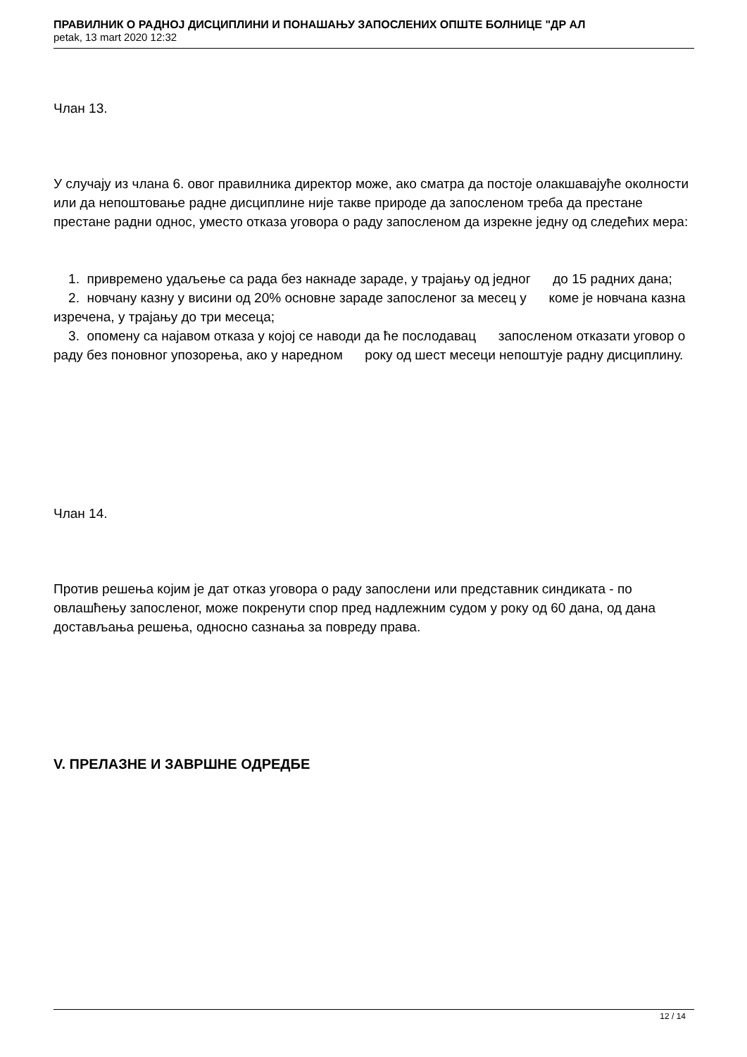ПРАВИЛНИК О РАДНОЈ ДИСЦИПЛИНИ И ПОНАШАЊУ ЗАПОСЛЕНИХ ОПШТЕ БОЛНИЦЕ "ДР АЛ
petak, 13 mart 2020 12:32
Члан 13.
У случају из члана 6. овог правилника директор може, ако сматра да постоје олакшавајуће околности или да непоштовање радне дисциплине није такве природе да запосленом треба да престане престане радни однос, уместо отказа уговора о раду запосленом да изрекне једну од следећих мера:
1. привремено удаљење са рада без накнаде зараде, у трајању од једног до 15 радних дана;
2. новчану казну у висини од 20% основне зараде запосленог за месец у коме је новчана казна изречена, у трајању до три месеца;
3. опомену са најавом отказа у којој се наводи да ће послодавац запосленом отказати уговор о раду без поновног упозорења, ако у наредном року од шест месеци непоштује радну дисциплину.
Члан 14.
Против решења којим је дат отказ уговора о раду запослени или представник синдиката - по овлашћењу запосленог, може покренути спор пред надлежним судом у року од 60 дана, од дана достављања решења, односно сазнања за повреду права.
V. ПРЕЛАЗНЕ И ЗАВРШНЕ ОДРЕДБЕ
12 / 14